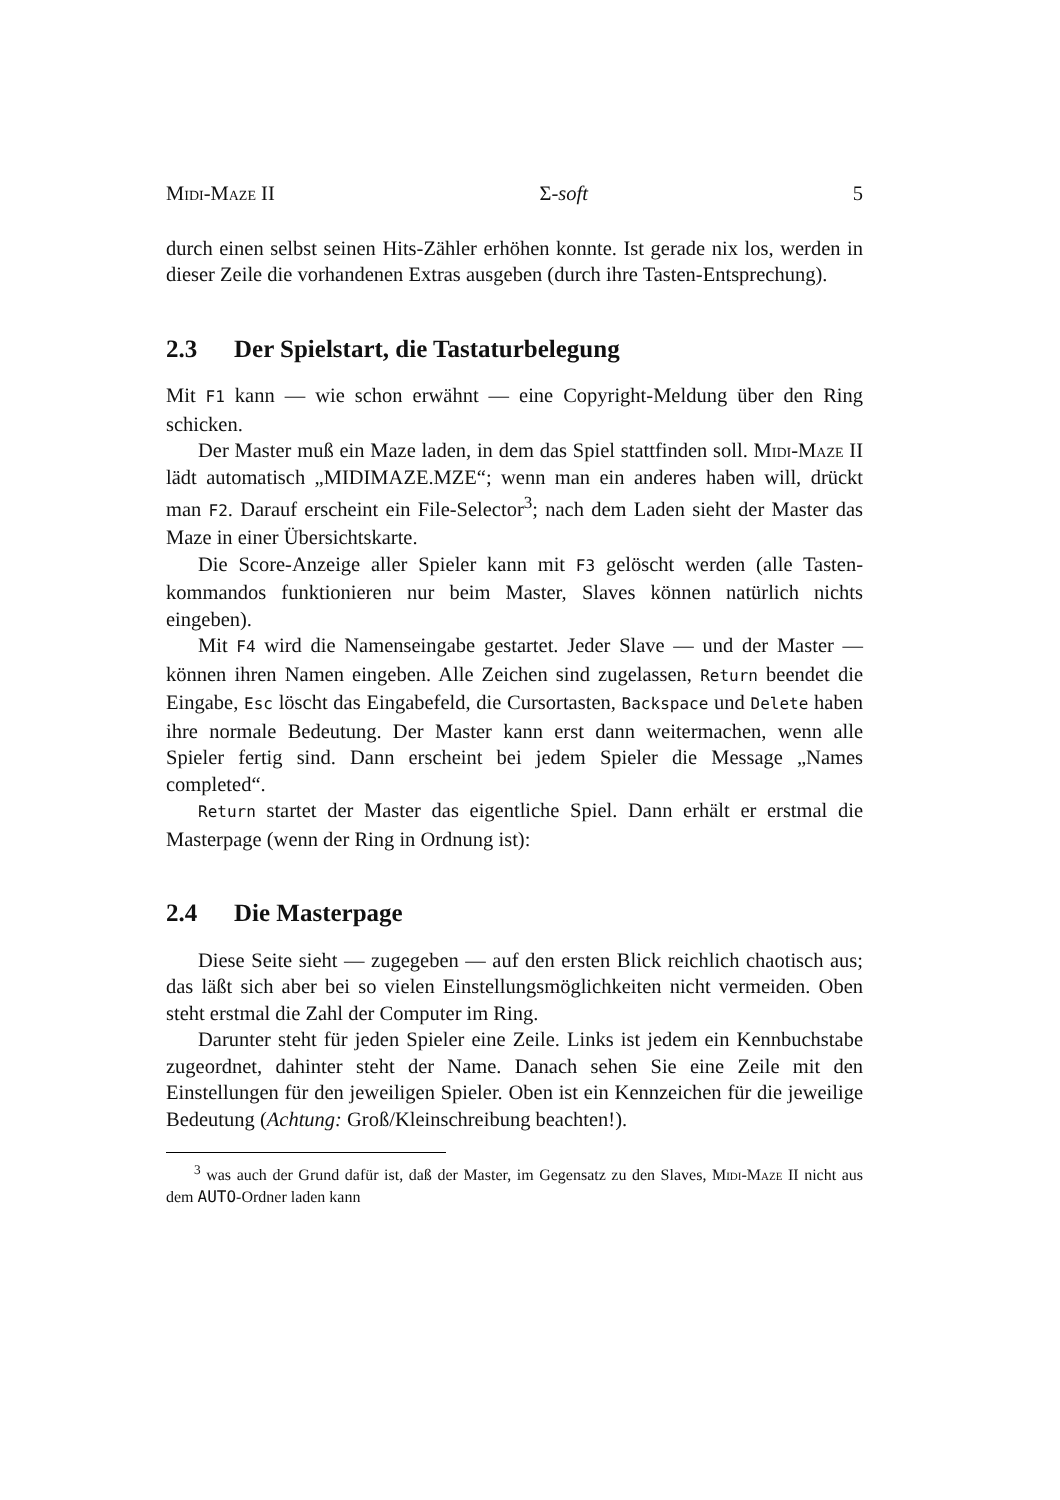Midi-Maze II Σ-soft 5
durch einen selbst seinen Hits-Zähler erhöhen konnte. Ist gerade nix los, werden in dieser Zeile die vorhandenen Extras ausgeben (durch ihre Tasten-Entsprechung).
2.3 Der Spielstart, die Tastaturbelegung
Mit F1 kann — wie schon erwähnt — eine Copyright-Meldung über den Ring schicken.
Der Master muß ein Maze laden, in dem das Spiel stattfinden soll. Midi-Maze II lädt automatisch „MIDIMAZE.MZE“; wenn man ein anderes haben will, drückt man F2. Darauf erscheint ein File-Selector<sup>3</sup>; nach dem Laden sieht der Master das Maze in einer Übersichtskarte.
Die Score-Anzeige aller Spieler kann mit F3 gelöscht werden (alle Tasten-kommandos funktionieren nur beim Master, Slaves können natürlich nichts eingeben).
Mit F4 wird die Namenseingabe gestartet. Jeder Slave — und der Master — können ihren Namen eingeben. Alle Zeichen sind zugelassen, Return beendet die Eingabe, Esc löscht das Eingabefeld, die Cursortasten, Backspace und Delete haben ihre normale Bedeutung. Der Master kann erst dann weitermachen, wenn alle Spieler fertig sind. Dann erscheint bei jedem Spieler die Message „Names completed“.
Return startet der Master das eigentliche Spiel. Dann erhält er erstmal die Masterpage (wenn der Ring in Ordnung ist):
2.4 Die Masterpage
Diese Seite sieht — zugegeben — auf den ersten Blick reichlich chaotisch aus; das läßt sich aber bei so vielen Einstellungsmöglichkeiten nicht vermeiden. Oben steht erstmal die Zahl der Computer im Ring.
Darunter steht für jeden Spieler eine Zeile. Links ist jedem ein Kennbuchstabe zugeordnet, dahinter steht der Name. Danach sehen Sie eine Zeile mit den Einstellungen für den jeweiligen Spieler. Oben ist ein Kennzeichen für die jeweilige Bedeutung (Achtung: Groß/Kleinschreibung beachten!).
<sup>3</sup> was auch der Grund dafür ist, daß der Master, im Gegensatz zu den Slaves, Midi-Maze II nicht aus dem AUTO-Ordner laden kann